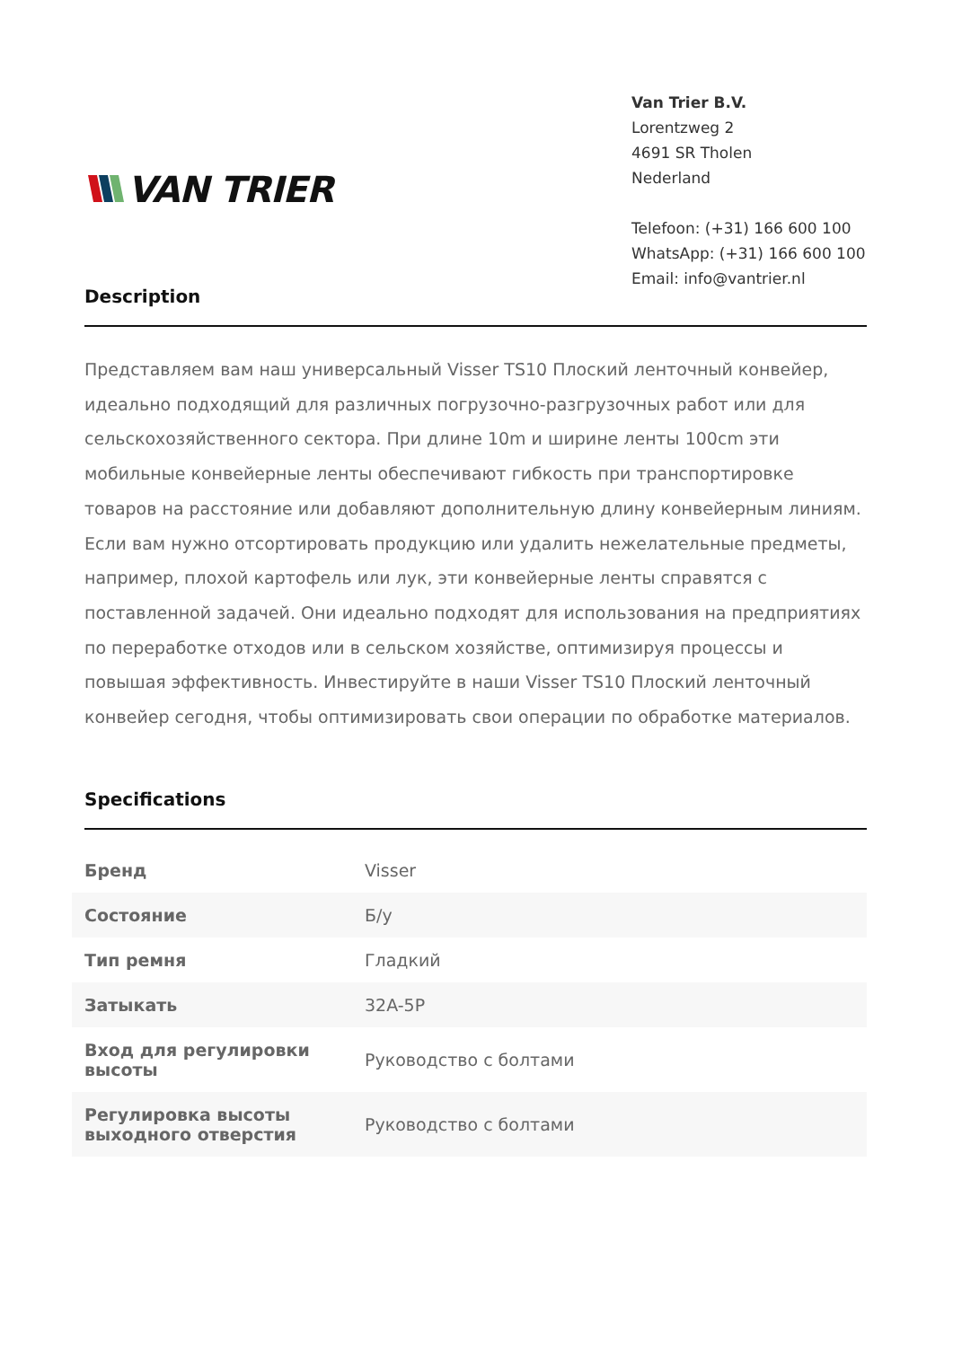VAN TRIER
Van Trier B.V.
Lorentzweg 2
4691 SR Tholen
Nederland
Telefoon: (+31) 166 600 100
WhatsApp: (+31) 166 600 100
Email: info@vantrier.nl
Description
Представляем вам наш универсальный Visser TS10 Плоский ленточный конвейер, идеально подходящий для различных погрузочно-разгрузочных работ или для сельскохозяйственного сектора. При длине 10m и ширине ленты 100cm эти мобильные конвейерные ленты обеспечивают гибкость при транспортировке товаров на расстояние или добавляют дополнительную длину конвейерным линиям. Если вам нужно отсортировать продукцию или удалить нежелательные предметы, например, плохой картофель или лук, эти конвейерные ленты справятся с поставленной задачей. Они идеально подходят для использования на предприятиях по переработке отходов или в сельском хозяйстве, оптимизируя процессы и повышая эффективность. Инвестируйте в наши Visser TS10 Плоский ленточный конвейер сегодня, чтобы оптимизировать свои операции по обработке материалов.
Specifications
| Бренд | Visser |
| Состояние | Б/у |
| Тип ремня | Гладкий |
| Затыкать | 32A-5P |
| Вход для регулировки высоты | Руководство с болтами |
| Регулировка высоты выходного отверстия | Руководство с болтами |